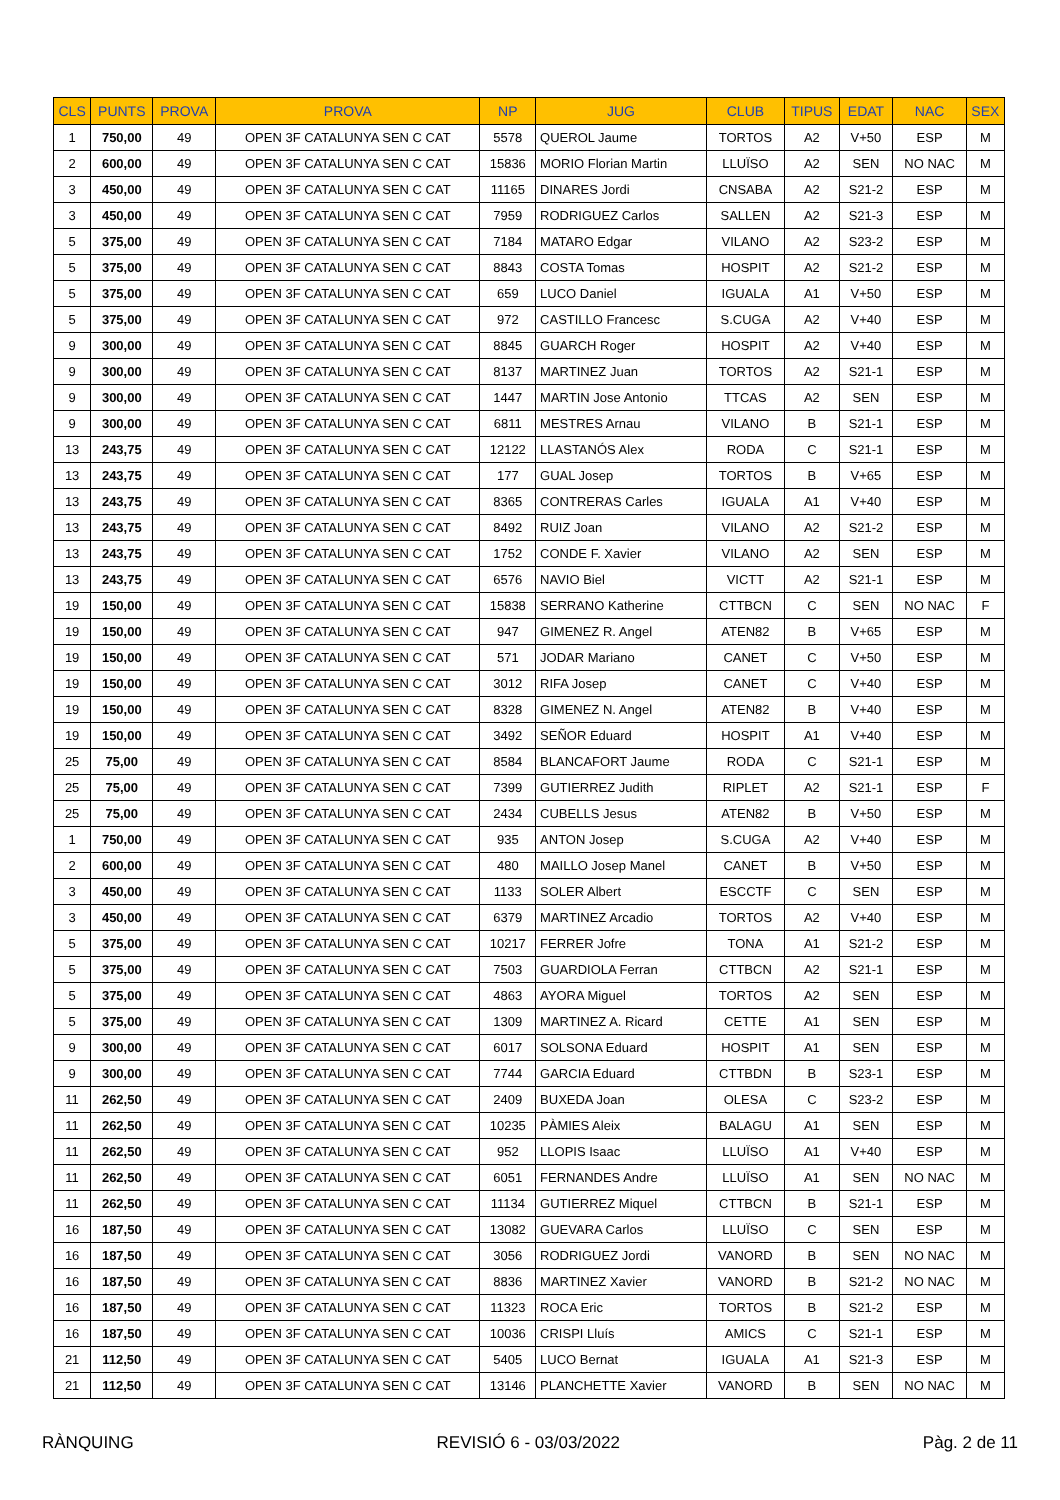| CLS | PUNTS | PROVA | PROVA | NP | JUG | CLUB | TIPUS | EDAT | NAC | SEX |
| --- | --- | --- | --- | --- | --- | --- | --- | --- | --- | --- |
| 1 | 750,00 | 49 | OPEN 3F CATALUNYA SEN C CAT | 5578 | QUEROL Jaume | TORTOS | A2 | V+50 | ESP | M |
| 2 | 600,00 | 49 | OPEN 3F CATALUNYA SEN C CAT | 15836 | MORIO Florian Martin | LLUÏSO | A2 | SEN | NO NAC | M |
| 3 | 450,00 | 49 | OPEN 3F CATALUNYA SEN C CAT | 11165 | DINARES Jordi | CNSABA | A2 | S21-2 | ESP | M |
| 3 | 450,00 | 49 | OPEN 3F CATALUNYA SEN C CAT | 7959 | RODRIGUEZ Carlos | SALLEN | A2 | S21-3 | ESP | M |
| 5 | 375,00 | 49 | OPEN 3F CATALUNYA SEN C CAT | 7184 | MATARO Edgar | VILANO | A2 | S23-2 | ESP | M |
| 5 | 375,00 | 49 | OPEN 3F CATALUNYA SEN C CAT | 8843 | COSTA Tomas | HOSPIT | A2 | S21-2 | ESP | M |
| 5 | 375,00 | 49 | OPEN 3F CATALUNYA SEN C CAT | 659 | LUCO Daniel | IGUALA | A1 | V+50 | ESP | M |
| 5 | 375,00 | 49 | OPEN 3F CATALUNYA SEN C CAT | 972 | CASTILLO Francesc | S.CUGA | A2 | V+40 | ESP | M |
| 9 | 300,00 | 49 | OPEN 3F CATALUNYA SEN C CAT | 8845 | GUARCH Roger | HOSPIT | A2 | V+40 | ESP | M |
| 9 | 300,00 | 49 | OPEN 3F CATALUNYA SEN C CAT | 8137 | MARTINEZ Juan | TORTOS | A2 | S21-1 | ESP | M |
| 9 | 300,00 | 49 | OPEN 3F CATALUNYA SEN C CAT | 1447 | MARTIN Jose Antonio | TTCAS | A2 | SEN | ESP | M |
| 9 | 300,00 | 49 | OPEN 3F CATALUNYA SEN C CAT | 6811 | MESTRES Arnau | VILANO | B | S21-1 | ESP | M |
| 13 | 243,75 | 49 | OPEN 3F CATALUNYA SEN C CAT | 12122 | LLASTANÓS Alex | RODA | C | S21-1 | ESP | M |
| 13 | 243,75 | 49 | OPEN 3F CATALUNYA SEN C CAT | 177 | GUAL Josep | TORTOS | B | V+65 | ESP | M |
| 13 | 243,75 | 49 | OPEN 3F CATALUNYA SEN C CAT | 8365 | CONTRERAS Carles | IGUALA | A1 | V+40 | ESP | M |
| 13 | 243,75 | 49 | OPEN 3F CATALUNYA SEN C CAT | 8492 | RUIZ Joan | VILANO | A2 | S21-2 | ESP | M |
| 13 | 243,75 | 49 | OPEN 3F CATALUNYA SEN C CAT | 1752 | CONDE F. Xavier | VILANO | A2 | SEN | ESP | M |
| 13 | 243,75 | 49 | OPEN 3F CATALUNYA SEN C CAT | 6576 | NAVIO Biel | VICTT | A2 | S21-1 | ESP | M |
| 19 | 150,00 | 49 | OPEN 3F CATALUNYA SEN C CAT | 15838 | SERRANO Katherine | CTTBCN | C | SEN | NO NAC | F |
| 19 | 150,00 | 49 | OPEN 3F CATALUNYA SEN C CAT | 947 | GIMENEZ R. Angel | ATEN82 | B | V+65 | ESP | M |
| 19 | 150,00 | 49 | OPEN 3F CATALUNYA SEN C CAT | 571 | JODAR Mariano | CANET | C | V+50 | ESP | M |
| 19 | 150,00 | 49 | OPEN 3F CATALUNYA SEN C CAT | 3012 | RIFA Josep | CANET | C | V+40 | ESP | M |
| 19 | 150,00 | 49 | OPEN 3F CATALUNYA SEN C CAT | 8328 | GIMENEZ N. Angel | ATEN82 | B | V+40 | ESP | M |
| 19 | 150,00 | 49 | OPEN 3F CATALUNYA SEN C CAT | 3492 | SEÑOR Eduard | HOSPIT | A1 | V+40 | ESP | M |
| 25 | 75,00 | 49 | OPEN 3F CATALUNYA SEN C CAT | 8584 | BLANCAFORT Jaume | RODA | C | S21-1 | ESP | M |
| 25 | 75,00 | 49 | OPEN 3F CATALUNYA SEN C CAT | 7399 | GUTIERREZ Judith | RIPLET | A2 | S21-1 | ESP | F |
| 25 | 75,00 | 49 | OPEN 3F CATALUNYA SEN C CAT | 2434 | CUBELLS Jesus | ATEN82 | B | V+50 | ESP | M |
| 1 | 750,00 | 49 | OPEN 3F CATALUNYA SEN C CAT | 935 | ANTON Josep | S.CUGA | A2 | V+40 | ESP | M |
| 2 | 600,00 | 49 | OPEN 3F CATALUNYA SEN C CAT | 480 | MAILLO Josep Manel | CANET | B | V+50 | ESP | M |
| 3 | 450,00 | 49 | OPEN 3F CATALUNYA SEN C CAT | 1133 | SOLER Albert | ESCCTF | C | SEN | ESP | M |
| 3 | 450,00 | 49 | OPEN 3F CATALUNYA SEN C CAT | 6379 | MARTINEZ Arcadio | TORTOS | A2 | V+40 | ESP | M |
| 5 | 375,00 | 49 | OPEN 3F CATALUNYA SEN C CAT | 10217 | FERRER Jofre | TONA | A1 | S21-2 | ESP | M |
| 5 | 375,00 | 49 | OPEN 3F CATALUNYA SEN C CAT | 7503 | GUARDIOLA Ferran | CTTBCN | A2 | S21-1 | ESP | M |
| 5 | 375,00 | 49 | OPEN 3F CATALUNYA SEN C CAT | 4863 | AYORA Miguel | TORTOS | A2 | SEN | ESP | M |
| 5 | 375,00 | 49 | OPEN 3F CATALUNYA SEN C CAT | 1309 | MARTINEZ A. Ricard | CETTE | A1 | SEN | ESP | M |
| 9 | 300,00 | 49 | OPEN 3F CATALUNYA SEN C CAT | 6017 | SOLSONA Eduard | HOSPIT | A1 | SEN | ESP | M |
| 9 | 300,00 | 49 | OPEN 3F CATALUNYA SEN C CAT | 7744 | GARCIA Eduard | CTTBDN | B | S23-1 | ESP | M |
| 11 | 262,50 | 49 | OPEN 3F CATALUNYA SEN C CAT | 2409 | BUXEDA Joan | OLESA | C | S23-2 | ESP | M |
| 11 | 262,50 | 49 | OPEN 3F CATALUNYA SEN C CAT | 10235 | PÀMIES Aleix | BALAGU | A1 | SEN | ESP | M |
| 11 | 262,50 | 49 | OPEN 3F CATALUNYA SEN C CAT | 952 | LLOPIS Isaac | LLUÏSO | A1 | V+40 | ESP | M |
| 11 | 262,50 | 49 | OPEN 3F CATALUNYA SEN C CAT | 6051 | FERNANDES Andre | LLUÏSO | A1 | SEN | NO NAC | M |
| 11 | 262,50 | 49 | OPEN 3F CATALUNYA SEN C CAT | 11134 | GUTIERREZ Miquel | CTTBCN | B | S21-1 | ESP | M |
| 16 | 187,50 | 49 | OPEN 3F CATALUNYA SEN C CAT | 13082 | GUEVARA Carlos | LLUÏSO | C | SEN | ESP | M |
| 16 | 187,50 | 49 | OPEN 3F CATALUNYA SEN C CAT | 3056 | RODRIGUEZ Jordi | VANORD | B | SEN | NO NAC | M |
| 16 | 187,50 | 49 | OPEN 3F CATALUNYA SEN C CAT | 8836 | MARTINEZ Xavier | VANORD | B | S21-2 | NO NAC | M |
| 16 | 187,50 | 49 | OPEN 3F CATALUNYA SEN C CAT | 11323 | ROCA Eric | TORTOS | B | S21-2 | ESP | M |
| 16 | 187,50 | 49 | OPEN 3F CATALUNYA SEN C CAT | 10036 | CRISPI Lluís | AMICS | C | S21-1 | ESP | M |
| 21 | 112,50 | 49 | OPEN 3F CATALUNYA SEN C CAT | 5405 | LUCO Bernat | IGUALA | A1 | S21-3 | ESP | M |
| 21 | 112,50 | 49 | OPEN 3F CATALUNYA SEN C CAT | 13146 | PLANCHETTE Xavier | VANORD | B | SEN | NO NAC | M |
RÀNQUING REVISIÓ 6 - 03/03/2022 Pàg. 2 de 11